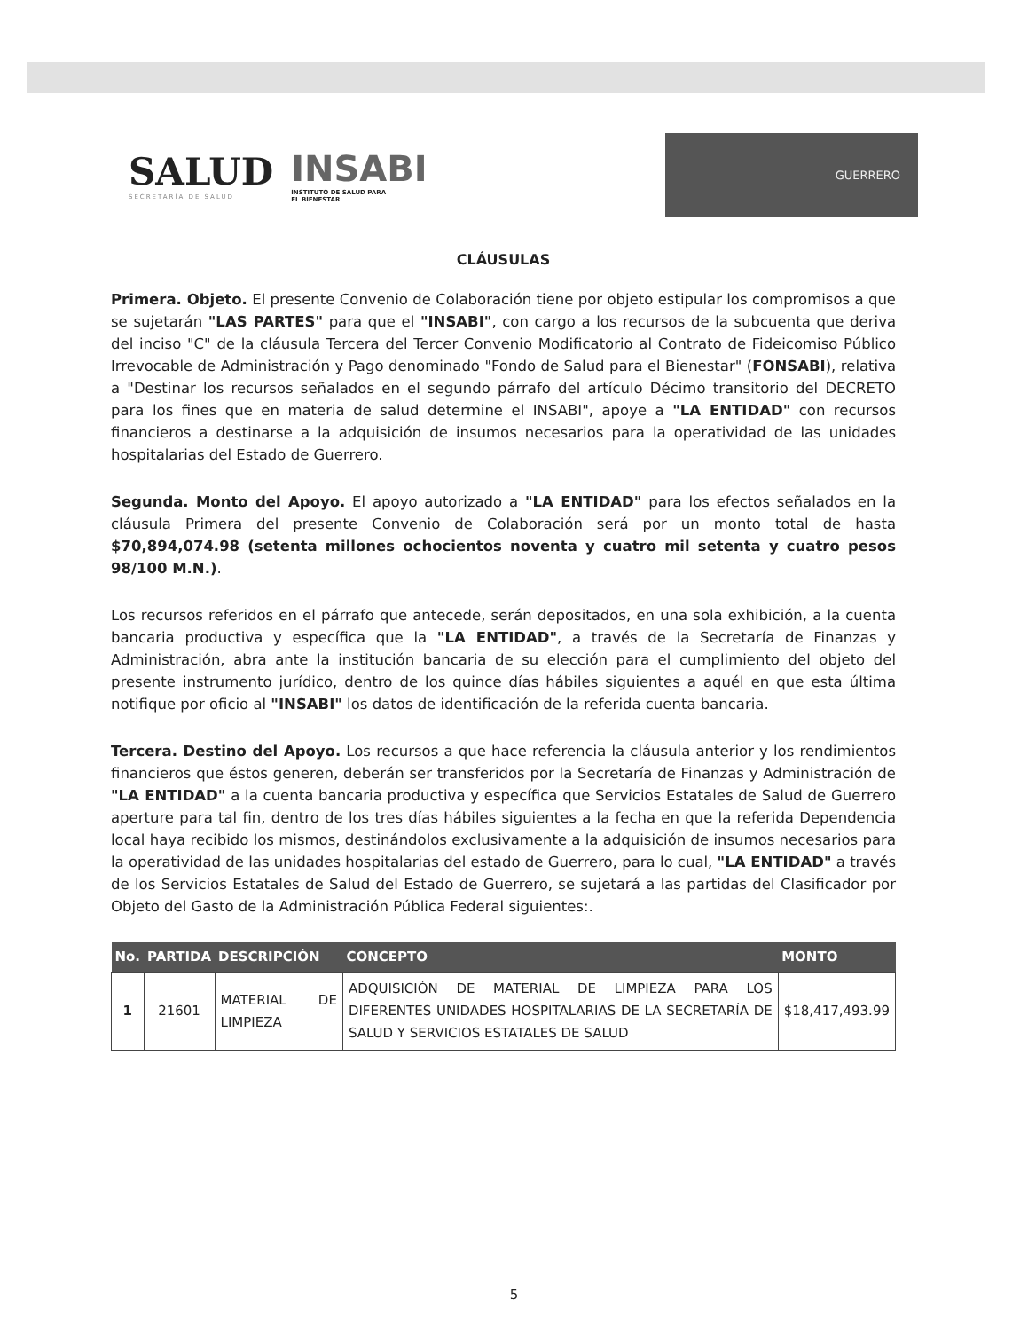SALUD
SECRETARÍA DE SALUD
INSABI
INSTITUTO DE SALUD PARA
EL BIENESTAR
GUERRERO
CLÁUSULAS
Primera. Objeto. El presente Convenio de Colaboración tiene por objeto estipular los compromisos a que se sujetarán "LAS PARTES" para que el "INSABI", con cargo a los recursos de la subcuenta que deriva del inciso "C" de la cláusula Tercera del Tercer Convenio Modificatorio al Contrato de Fideicomiso Público Irrevocable de Administración y Pago denominado "Fondo de Salud para el Bienestar" (FONSABI), relativa a "Destinar los recursos señalados en el segundo párrafo del artículo Décimo transitorio del DECRETO para los fines que en materia de salud determine el INSABI", apoye a "LA ENTIDAD" con recursos financieros a destinarse a la adquisición de insumos necesarios para la operatividad de las unidades hospitalarias del Estado de Guerrero.
Segunda. Monto del Apoyo. El apoyo autorizado a "LA ENTIDAD" para los efectos señalados en la cláusula Primera del presente Convenio de Colaboración será por un monto total de hasta $70,894,074.98 (setenta millones ochocientos noventa y cuatro mil setenta y cuatro pesos 98/100 M.N.).
Los recursos referidos en el párrafo que antecede, serán depositados, en una sola exhibición, a la cuenta bancaria productiva y específica que la "LA ENTIDAD", a través de la Secretaría de Finanzas y Administración, abra ante la institución bancaria de su elección para el cumplimiento del objeto del presente instrumento jurídico, dentro de los quince días hábiles siguientes a aquél en que esta última notifique por oficio al "INSABI" los datos de identificación de la referida cuenta bancaria.
Tercera. Destino del Apoyo. Los recursos a que hace referencia la cláusula anterior y los rendimientos financieros que éstos generen, deberán ser transferidos por la Secretaría de Finanzas y Administración de "LA ENTIDAD" a la cuenta bancaria productiva y específica que Servicios Estatales de Salud de Guerrero aperture para tal fin, dentro de los tres días hábiles siguientes a la fecha en que la referida Dependencia local haya recibido los mismos, destinándolos exclusivamente a la adquisición de insumos necesarios para la operatividad de las unidades hospitalarias del estado de Guerrero, para lo cual, "LA ENTIDAD" a través de los Servicios Estatales de Salud del Estado de Guerrero, se sujetará a las partidas del Clasificador por Objeto del Gasto de la Administración Pública Federal siguientes:.
| No. | PARTIDA | DESCRIPCIÓN | CONCEPTO | MONTO |
| --- | --- | --- | --- | --- |
| 1 | 21601 | MATERIAL DE LIMPIEZA | ADQUISICIÓN DE MATERIAL DE LIMPIEZA PARA LOS DIFERENTES UNIDADES HOSPITALARIAS DE LA SECRETARÍA DE SALUD Y SERVICIOS ESTATALES DE SALUD | $18,417,493.99 |
5